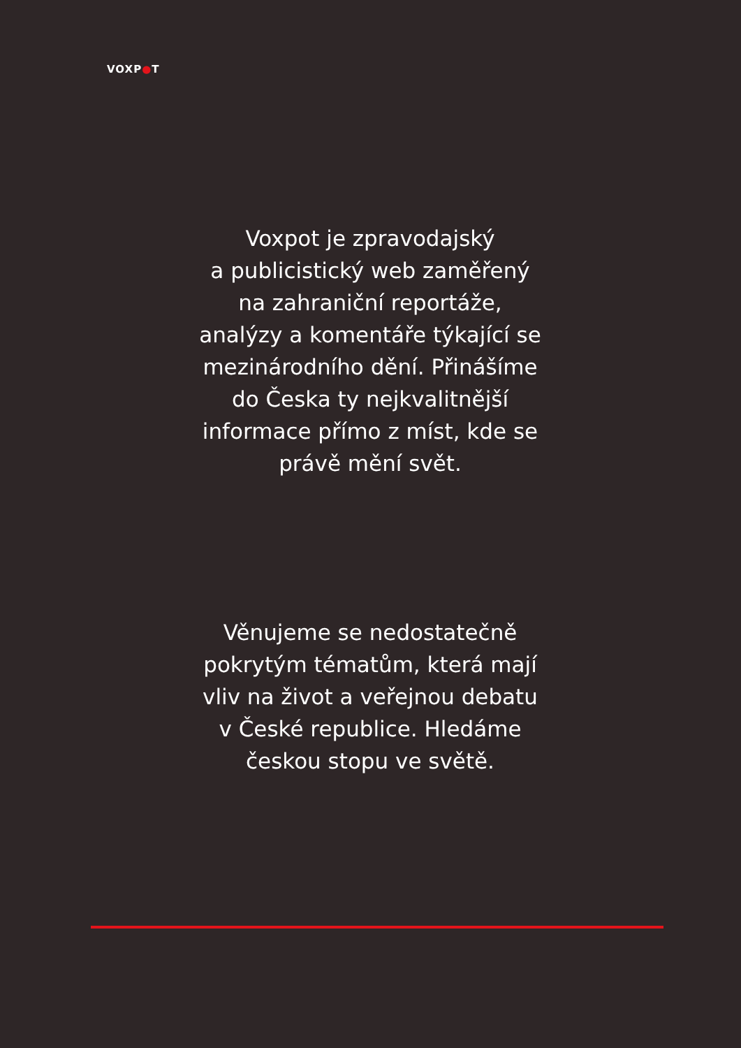VOXP●T
Voxpot je zpravodajský
a publicistický web zaměřený
na zahraniční reportáže,
analýzy a komentáře týkající se
mezinárodního dění. Přinášíme
do Česka ty nejkvalitnější
informace přímo z míst, kde se
právě mění svět.
Věnujeme se nedostatečně
pokrytým tématům, která mají
vliv na život a veřejnou debatu
v České republice. Hledáme
českou stopu ve světě.